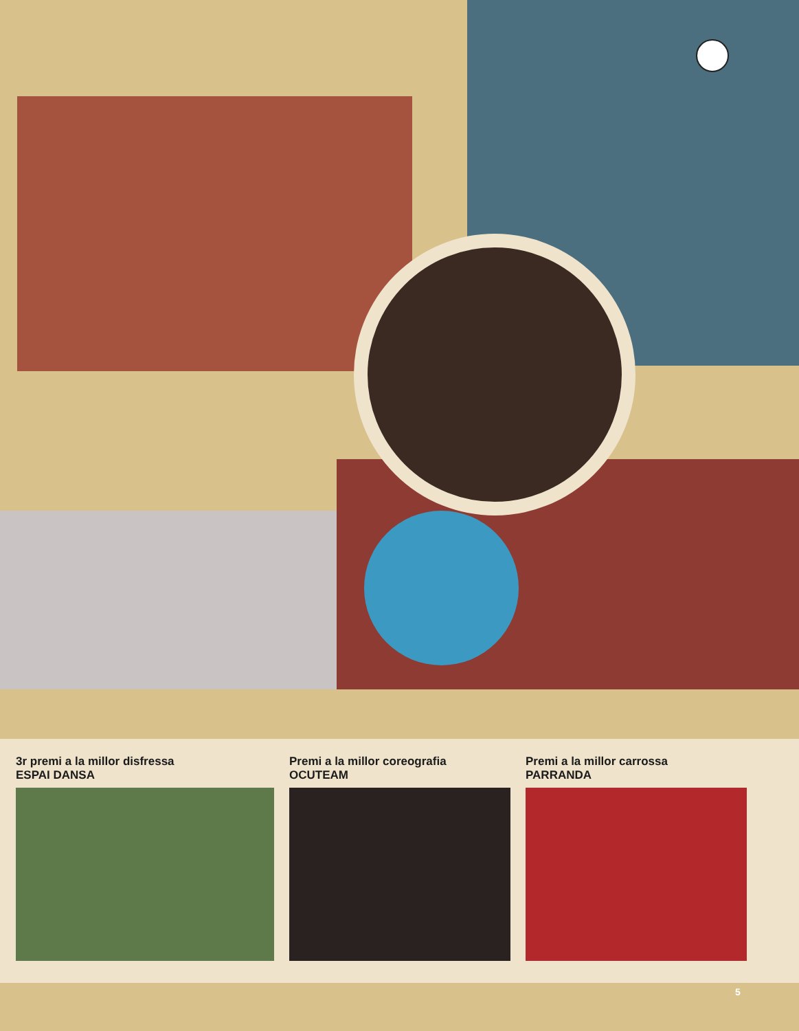3r premi a la millor disfressa
ESPAI DANSA
Premi a la millor coreografia
OCUTEAM
Premi a la millor carrossa
PARRANDA
5